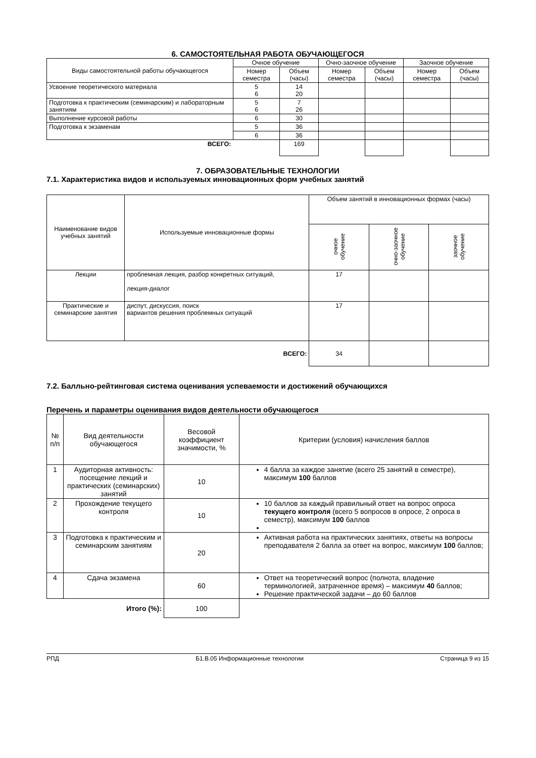6. САМОСТОЯТЕЛЬНАЯ РАБОТА ОБУЧАЮЩЕГОСЯ
| Виды самостоятельной работы обучающегося | Очное обучение | | Очно-заочное обучение | | Заочное обучение | |
| --- | --- | --- | --- | --- | --- | --- |
| | Номер семестра | Объем (часы) | Номер семестра | Объем (часы) | Номер семестра | Объем (часы) |
| Усвоение теоретического материала | 5 6 | 14 20 | | | | |
| Подготовка к практическим (семинарским) и лабораторным занятиям | 5 6 | 7 26 | | | | |
| Выполнение курсовой работы | 6 | 30 | | | | |
| Подготовка к экзаменам | 5 | 36 | | | | |
| | 6 | 36 | | | | |
| ВСЕГО: | | 169 | | | | |
7. ОБРАЗОВАТЕЛЬНЫЕ ТЕХНОЛОГИИ
7.1. Характеристика видов и используемых инновационных форм учебных занятий
| Наименование видов учебных занятий | Используемые инновационные формы | Объем занятий в инновационных формах (часы) | | |
| --- | --- | --- | --- | --- |
| | | очное обучение | очно-заочное обучение | заочное обучение |
| Лекции | проблемная лекция, разбор конкретных ситуаций, лекция-диалог | 17 | | |
| Практические и семинарские занятия | диспут, дискуссия, поиск вариантов решения проблемных ситуаций | 17 | | |
| | ВСЕГО: | 34 | | |
7.2. Балльно-рейтинговая система оценивания успеваемости и достижений обучающихся
Перечень и параметры оценивания видов деятельности обучающегося
| № п/п | Вид деятельности обучающегося | Весовой коэффициент значимости, % | Критерии (условия) начисления баллов |
| --- | --- | --- | --- |
| 1 | Аудиторная активность: посещение лекций и практических (семинарских) занятий | 10 | 4 балла за каждое занятие (всего 25 занятий в семестре), максимум 100 баллов |
| 2 | Прохождение текущего контроля | 10 | 10 баллов за каждый правильный ответ на вопрос опроса текущего контроля (всего 5 вопросов в опросе, 2 опроса в семестр), максимум 100 баллов |
| 3 | Подготовка к практическим и семинарским занятиям | 20 | Активная работа на практических занятиях, ответы на вопросы преподавателя 2 балла за ответ на вопрос, максимум 100 баллов; |
| 4 | Сдача экзамена | 60 | Ответ на теоретический вопрос (полнота, владение терминологией, затраченное время) – максимум 40 баллов; Решение практической задачи – до 60 баллов |
| | Итого (%): | 100 | |
РПД Б1.В.05 Информационные технологии Страница 9 из 15